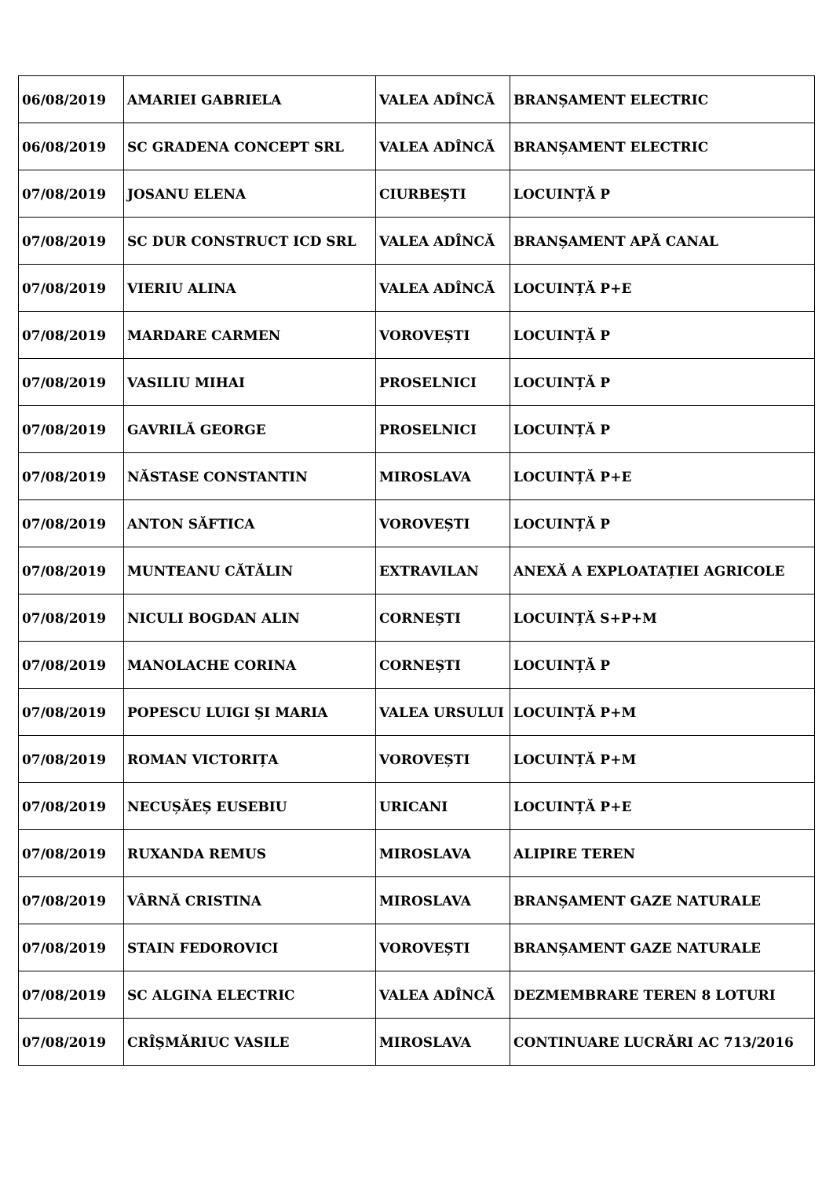| 06/08/2019 | AMARIEI GABRIELA | VALEA ADÎNCĂ | BRANȘAMENT ELECTRIC |
| 06/08/2019 | SC GRADENA CONCEPT SRL | VALEA ADÎNCĂ | BRANȘAMENT ELECTRIC |
| 07/08/2019 | JOSANU ELENA | CIURBEȘTI | LOCUINȚĂ P |
| 07/08/2019 | SC DUR CONSTRUCT ICD SRL | VALEA ADÎNCĂ | BRANȘAMENT APĂ CANAL |
| 07/08/2019 | VIERIU ALINA | VALEA ADÎNCĂ | LOCUINȚĂ P+E |
| 07/08/2019 | MARDARE CARMEN | VOROVEȘTI | LOCUINȚĂ P |
| 07/08/2019 | VASILIU MIHAI | PROSELNICI | LOCUINȚĂ P |
| 07/08/2019 | GAVRILĂ GEORGE | PROSELNICI | LOCUINȚĂ P |
| 07/08/2019 | NĂSTASE CONSTANTIN | MIROSLAVA | LOCUINȚĂ P+E |
| 07/08/2019 | ANTON SĂFTICA | VOROVEȘTI | LOCUINȚĂ P |
| 07/08/2019 | MUNTEANU CĂTĂLIN | EXTRAVILAN | ANEXĂ A EXPLOATAȚIEI AGRICOLE |
| 07/08/2019 | NICULI BOGDAN ALIN | CORNEȘTI | LOCUINȚĂ S+P+M |
| 07/08/2019 | MANOLACHE CORINA | CORNEȘTI | LOCUINȚĂ P |
| 07/08/2019 | POPESCU LUIGI ȘI MARIA | VALEA URSULUI | LOCUINȚĂ P+M |
| 07/08/2019 | ROMAN VICTORIȚA | VOROVEȘTI | LOCUINȚĂ P+M |
| 07/08/2019 | NECUȘĂEȘ EUSEBIU | URICANI | LOCUINȚĂ P+E |
| 07/08/2019 | RUXANDA REMUS | MIROSLAVA | ALIPIRE TEREN |
| 07/08/2019 | VÂRNĂ CRISTINA | MIROSLAVA | BRANȘAMENT GAZE NATURALE |
| 07/08/2019 | STAIN FEDOROVICI | VOROVEȘTI | BRANȘAMENT GAZE NATURALE |
| 07/08/2019 | SC ALGINA ELECTRIC | VALEA ADÎNCĂ | DEZMEMBRARE TEREN 8 LOTURI |
| 07/08/2019 | CRÎȘMĂRIUC VASILE | MIROSLAVA | CONTINUARE LUCRĂRI AC 713/2016 |